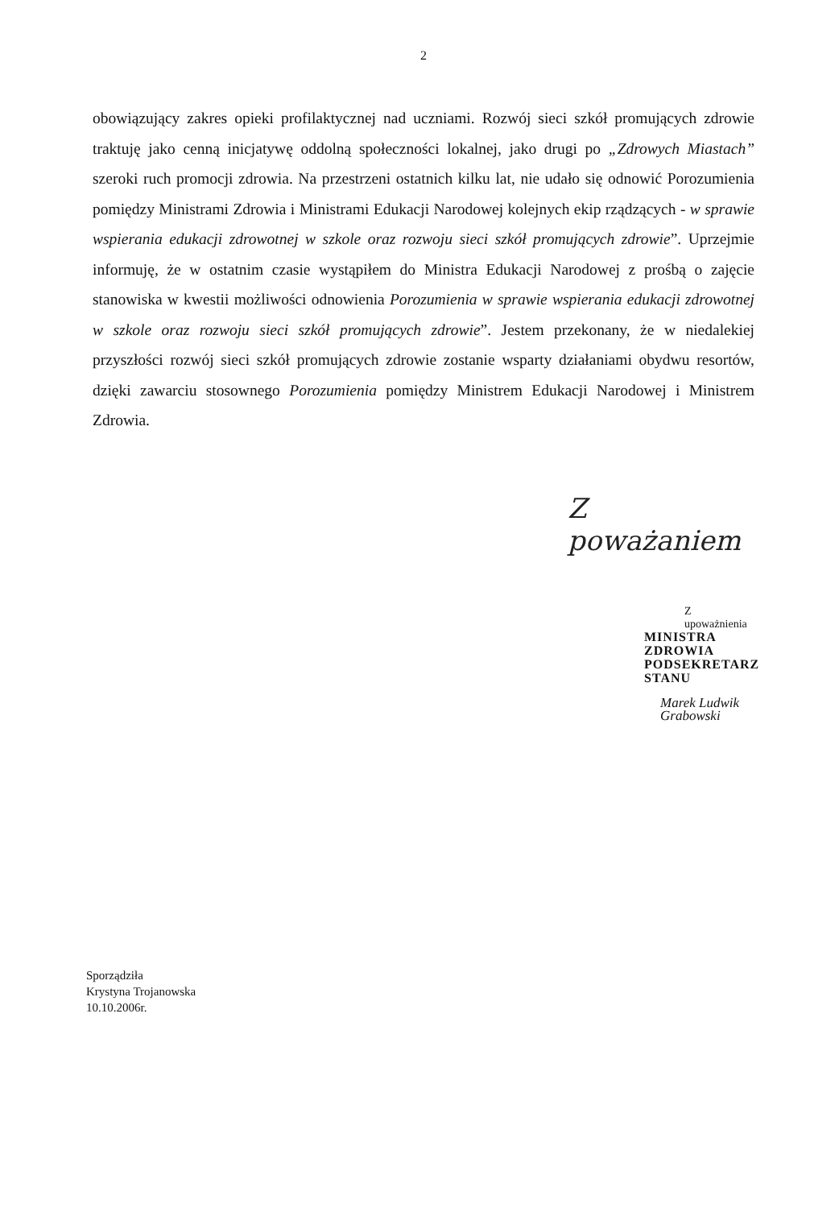2
obowiązujący zakres opieki profilaktycznej nad uczniami. Rozwój sieci szkół promujących zdrowie traktuję jako cenną inicjatywę oddolną społeczności lokalnej, jako drugi po „Zdrowych Miastach” szeroki ruch promocji zdrowia. Na przestrzeni ostatnich kilku lat, nie udało się odnowić Porozumienia pomiędzy Ministrami Zdrowia i Ministrami Edukacji Narodowej kolejnych ekip rządzących - w sprawie wspierania edukacji zdrowotnej w szkole oraz rozwoju sieci szkół promujących zdrowie”. Uprzejmie informuję, że w ostatnim czasie wystąpiłem do Ministra Edukacji Narodowej z prośbą o zajęcie stanowiska w kwestii możliwości odnowienia Porozumienia w sprawie wspierania edukacji zdrowotnej w szkole oraz rozwoju sieci szkół promujących zdrowie”. Jestem przekonany, że w niedalekiej przyszłości rozwój sieci szkół promujących zdrowie zostanie wsparty działaniami obydwu resortów, dzięki zawarciu stosownego Porozumienia pomiędzy Ministrem Edukacji Narodowej i Ministrem Zdrowia.
Z poważaniem
Z upoważnienia
MINISTRA ZDROWIA
PODSEKRETARZ STANU
Marek Ludwik Grabowski
Sporządziła
Krystyna Trojanowska
10.10.2006r.